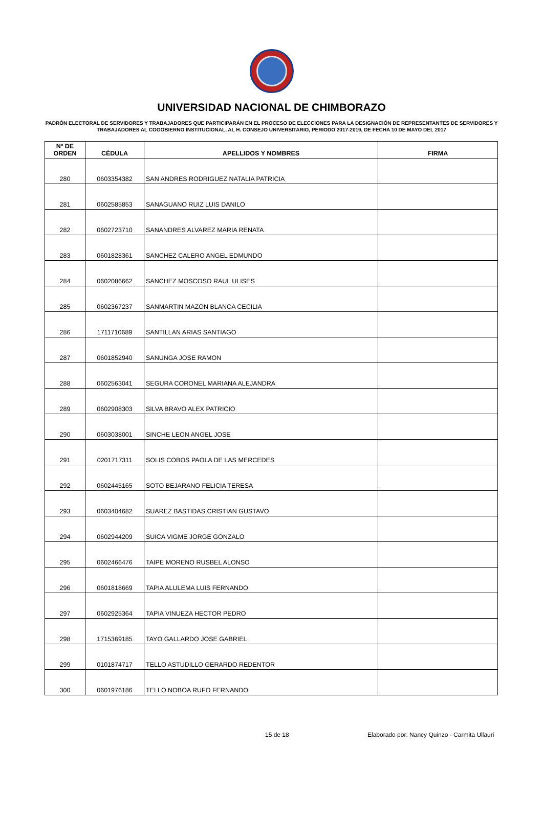UNIVERSIDAD NACIONAL DE CHIMBORAZO
PADRÓN ELECTORAL DE SERVIDORES Y TRABAJADORES QUE PARTICIPARÁN EN EL PROCESO DE ELECCIONES PARA LA DESIGNACIÓN DE REPRESENTANTES DE SERVIDORES Y TRABAJADORES AL COGOBIERNO INSTITUCIONAL, AL H. CONSEJO UNIVERSITARIO, PERIODO 2017-2019, DE FECHA 10 DE MAYO DEL 2017
| Nº DE ORDEN | CÈDULA | APELLIDOS Y NOMBRES | FIRMA |
| --- | --- | --- | --- |
| 280 | 0603354382 | SAN ANDRES RODRIGUEZ NATALIA PATRICIA | |
| 281 | 0602585853 | SANAGUANO RUIZ LUIS DANILO | |
| 282 | 0602723710 | SANANDRES ALVAREZ MARIA RENATA | |
| 283 | 0601828361 | SANCHEZ CALERO ANGEL EDMUNDO | |
| 284 | 0602086662 | SANCHEZ MOSCOSO RAUL ULISES | |
| 285 | 0602367237 | SANMARTIN MAZON BLANCA CECILIA | |
| 286 | 1711710689 | SANTILLAN ARIAS SANTIAGO | |
| 287 | 0601852940 | SANUNGA JOSE RAMON | |
| 288 | 0602563041 | SEGURA CORONEL MARIANA ALEJANDRA | |
| 289 | 0602908303 | SILVA BRAVO ALEX PATRICIO | |
| 290 | 0603038001 | SINCHE LEON ANGEL JOSE | |
| 291 | 0201717311 | SOLIS COBOS PAOLA DE LAS MERCEDES | |
| 292 | 0602445165 | SOTO BEJARANO FELICIA TERESA | |
| 293 | 0603404682 | SUAREZ BASTIDAS CRISTIAN GUSTAVO | |
| 294 | 0602944209 | SUICA VIGME JORGE GONZALO | |
| 295 | 0602466476 | TAIPE MORENO RUSBEL ALONSO | |
| 296 | 0601818669 | TAPIA ALULEMA LUIS FERNANDO | |
| 297 | 0602925364 | TAPIA VINUEZA HECTOR PEDRO | |
| 298 | 1715369185 | TAYO GALLARDO JOSE GABRIEL | |
| 299 | 0101874717 | TELLO ASTUDILLO GERARDO REDENTOR | |
| 300 | 0601976186 | TELLO NOBOA RUFO FERNANDO | |
15 de 18 Elaborado por: Nancy Quinzo - Carmita Ullauri